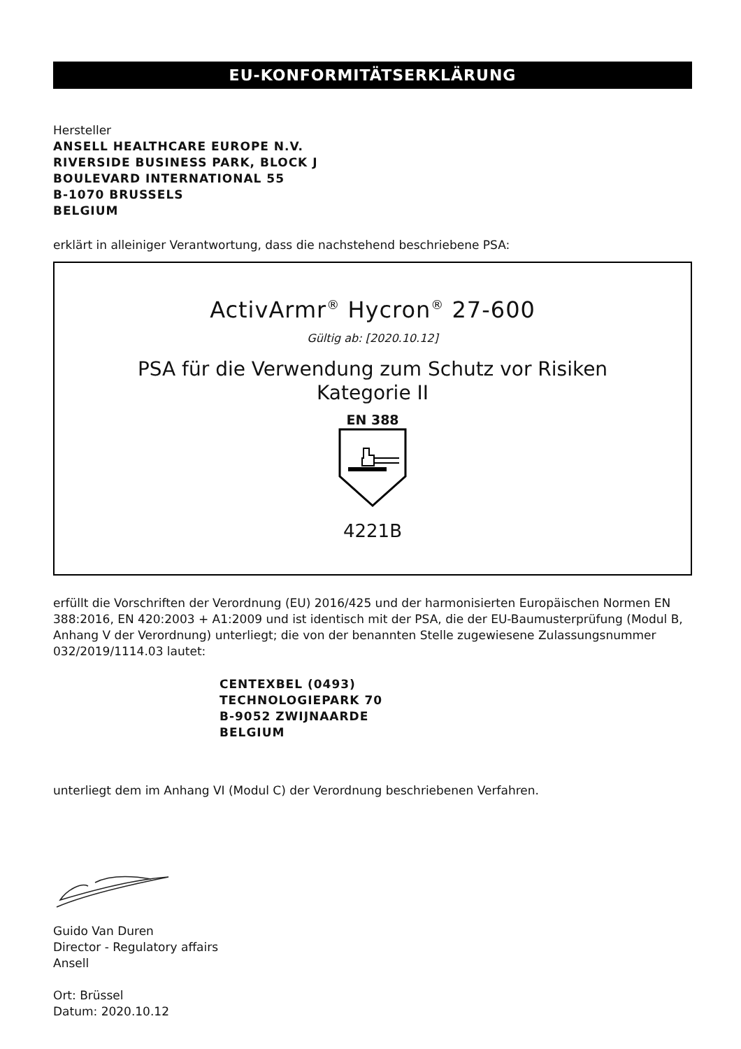EU-KONFORMITÄTSERKLÄRUNG
Hersteller
ANSELL HEALTHCARE EUROPE N.V.
RIVERSIDE BUSINESS PARK, BLOCK J
BOULEVARD INTERNATIONAL 55
B-1070 BRUSSELS
BELGIUM
erklärt in alleiniger Verantwortung, dass die nachstehend beschriebene PSA:
ActivArmr<sup>®</sup> Hycron<sup>®</sup> 27-600
Gültig ab: [2020.10.12]
PSA für die Verwendung zum Schutz vor Risiken
Kategorie II
EN 388
4221B
erfüllt die Vorschriften der Verordnung (EU) 2016/425 und der harmonisierten Europäischen Normen EN 388:2016, EN 420:2003 + A1:2009 und ist identisch mit der PSA, die der EU-Baumusterprüfung (Modul B, Anhang V der Verordnung) unterliegt; die von der benannten Stelle zugewiesene Zulassungsnummer 032/2019/1114.03 lautet:
CENTEXBEL (0493)
TECHNOLOGIEPARK 70
B-9052 ZWIJNAARDE
BELGIUM
unterliegt dem im Anhang VI (Modul C) der Verordnung beschriebenen Verfahren.
Guido Van Duren
Director - Regulatory affairs
Ansell
Ort: Brüssel
Datum: 2020.10.12